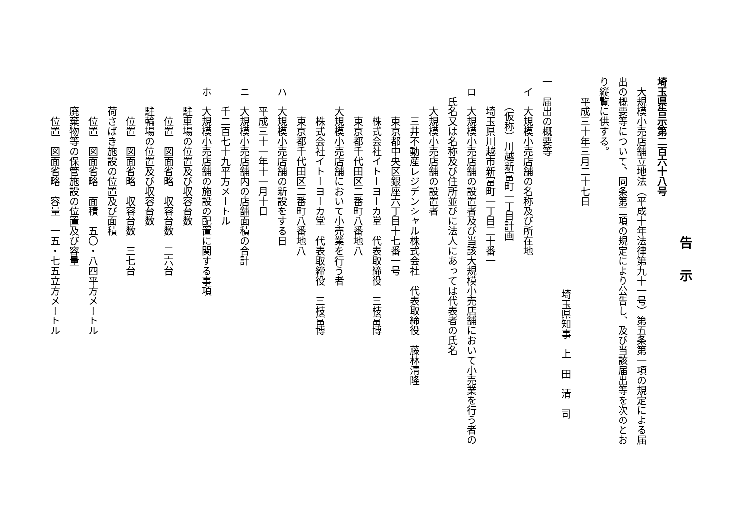告示
埼玉県告示第二百六十八号
　大規模小売店舗立地法（平成十年法律第九十一号）第五条第一項の規定による届
出の概要等について、同条第三項の規定により公告し、及び当該届出等を次のとお
り縦覧に供する。
　　平成三十年三月二十七日
埼玉県知事　上　田　清　司
一　届出の概要等
　イ　大規模小売店舗の名称及び所在地
　　　（仮称）川越新富町一丁目計画
　　　埼玉県川越市新富町一丁目二十番一
　ロ　大規模小売店舗の設置者及び当該大規模小売店舗において小売業を行う者の
　　氏名又は名称及び住所並びに法人にあっては代表者の氏名
　　　大規模小売店舗の設置者
　　　　三井不動産レジデンシャル株式会社　代表取締役　藤林清隆
　　　　東京都中央区銀座六丁目十七番一号
　　　　株式会社イトーヨーカ堂　代表取締役　三枝富博
　　　　東京都千代田区二番町八番地八
　　　大規模小売店舗において小売業を行う者
　　　　株式会社イトーヨーカ堂　代表取締役　三枝富博
　　　　東京都千代田区二番町八番地八
　ハ　大規模小売店舗の新設をする日
　　　平成三十一年十一月十日
　ニ　大規模小売店舗内の店舗面積の合計
　　　千二百七十九平方メートル
　ホ　大規模小売店舗の施設の配置に関する事項
　　　駐車場の位置及び収容台数
　　　　位置　図面省略　収容台数　二六台
　　　駐輪場の位置及び収容台数
　　　　位置　図面省略　収容台数　三七台
　　　荷さばき施設の位置及び面積
　　　　位置　図面省略　面積　五〇・八四平方メートル
　　　廃棄物等の保管施設の位置及び容量
　　　　位置　図面省略　容量　一五・七五立方メートル